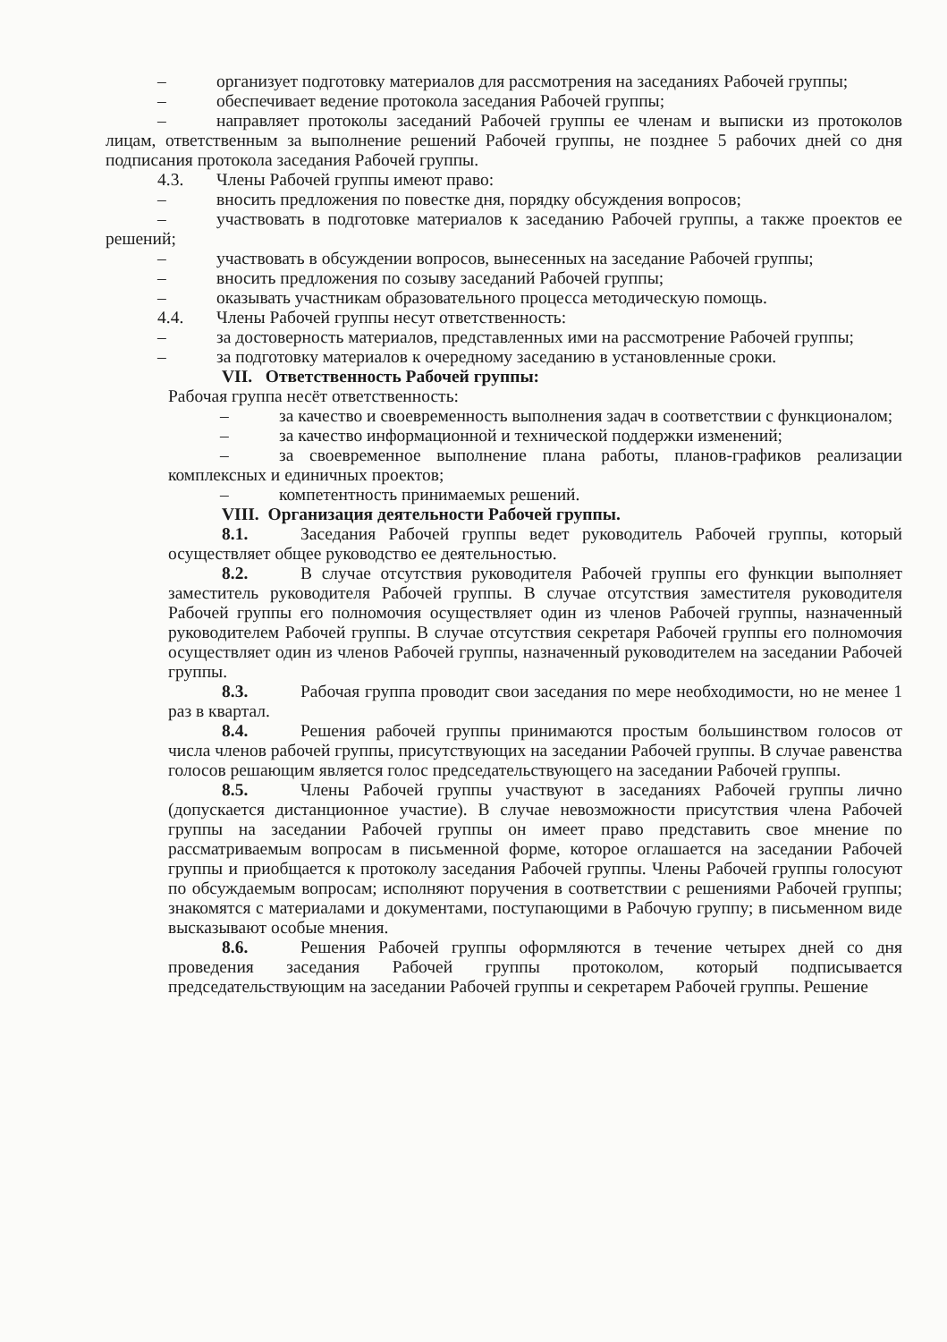– организует подготовку материалов для рассмотрения на заседаниях Рабочей группы;
– обеспечивает ведение протокола заседания Рабочей группы;
– направляет протоколы заседаний Рабочей группы ее членам и выписки из протоколов лицам, ответственным за выполнение решений Рабочей группы, не позднее 5 рабочих дней со дня подписания протокола заседания Рабочей группы.
4.3. Члены Рабочей группы имеют право:
– вносить предложения по повестке дня, порядку обсуждения вопросов;
– участвовать в подготовке материалов к заседанию Рабочей группы, а также проектов ее решений;
– участвовать в обсуждении вопросов, вынесенных на заседание Рабочей группы;
– вносить предложения по созыву заседаний Рабочей группы;
– оказывать участникам образовательного процесса методическую помощь.
4.4. Члены Рабочей группы несут ответственность:
– за достоверность материалов, представленных ими на рассмотрение Рабочей группы;
– за подготовку материалов к очередному заседанию в установленные сроки.
VII. Ответственность Рабочей группы:
Рабочая группа несёт ответственность:
– за качество и своевременность выполнения задач в соответствии с функционалом;
– за качество информационной и технической поддержки изменений;
– за своевременное выполнение плана работы, планов-графиков реализации комплексных и единичных проектов;
– компетентность принимаемых решений.
VIII. Организация деятельности Рабочей группы.
8.1. Заседания Рабочей группы ведет руководитель Рабочей группы, который осуществляет общее руководство ее деятельностью.
8.2. В случае отсутствия руководителя Рабочей группы его функции выполняет заместитель руководителя Рабочей группы. В случае отсутствия заместителя руководителя Рабочей группы его полномочия осуществляет один из членов Рабочей группы, назначенный руководителем Рабочей группы. В случае отсутствия секретаря Рабочей группы его полномочия осуществляет один из членов Рабочей группы, назначенный руководителем на заседании Рабочей группы.
8.3. Рабочая группа проводит свои заседания по мере необходимости, но не менее 1 раз в квартал.
8.4. Решения рабочей группы принимаются простым большинством голосов от числа членов рабочей группы, присутствующих на заседании Рабочей группы. В случае равенства голосов решающим является голос председательствующего на заседании Рабочей группы.
8.5. Члены Рабочей группы участвуют в заседаниях Рабочей группы лично (допускается дистанционное участие). В случае невозможности присутствия члена Рабочей группы на заседании Рабочей группы он имеет право представить свое мнение по рассматриваемым вопросам в письменной форме, которое оглашается на заседании Рабочей группы и приобщается к протоколу заседания Рабочей группы. Члены Рабочей группы голосуют по обсуждаемым вопросам; исполняют поручения в соответствии с решениями Рабочей группы; знакомятся с материалами и документами, поступающими в Рабочую группу; в письменном виде высказывают особые мнения.
8.6. Решения Рабочей группы оформляются в течение четырех дней со дня проведения заседания Рабочей группы протоколом, который подписывается председательствующим на заседании Рабочей группы и секретарем Рабочей группы. Решение